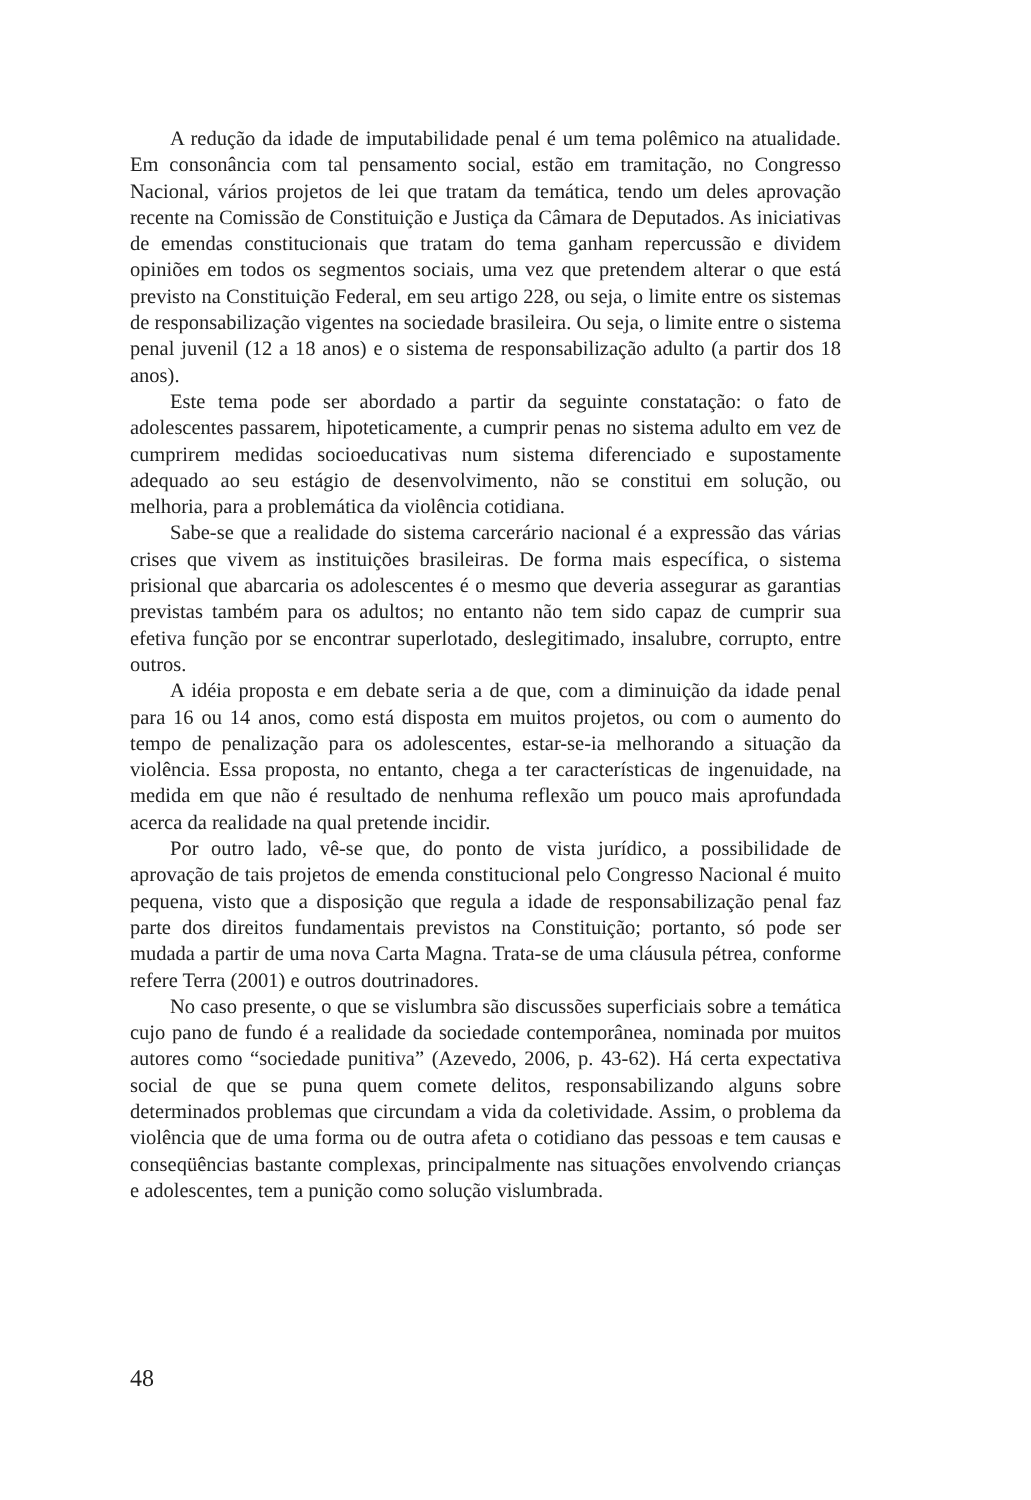A redução da idade de imputabilidade penal é um tema polêmico na atualidade. Em consonância com tal pensamento social, estão em tramitação, no Congresso Nacional, vários projetos de lei que tratam da temática, tendo um deles aprovação recente na Comissão de Constituição e Justiça da Câmara de Deputados. As iniciativas de emendas constitucionais que tratam do tema ganham repercussão e dividem opiniões em todos os segmentos sociais, uma vez que pretendem alterar o que está previsto na Constituição Federal, em seu artigo 228, ou seja, o limite entre os sistemas de responsabilização vigentes na sociedade brasileira. Ou seja, o limite entre o sistema penal juvenil (12 a 18 anos) e o sistema de responsabilização adulto (a partir dos 18 anos).
Este tema pode ser abordado a partir da seguinte constatação: o fato de adolescentes passarem, hipoteticamente, a cumprir penas no sistema adulto em vez de cumprirem medidas socioeducativas num sistema diferenciado e supostamente adequado ao seu estágio de desenvolvimento, não se constitui em solução, ou melhoria, para a problemática da violência cotidiana.
Sabe-se que a realidade do sistema carcerário nacional é a expressão das várias crises que vivem as instituições brasileiras. De forma mais específica, o sistema prisional que abarcaria os adolescentes é o mesmo que deveria assegurar as garantias previstas também para os adultos; no entanto não tem sido capaz de cumprir sua efetiva função por se encontrar superlotado, deslegitimado, insalubre, corrupto, entre outros.
A idéia proposta e em debate seria a de que, com a diminuição da idade penal para 16 ou 14 anos, como está disposta em muitos projetos, ou com o aumento do tempo de penalização para os adolescentes, estar-se-ia melhorando a situação da violência. Essa proposta, no entanto, chega a ter características de ingenuidade, na medida em que não é resultado de nenhuma reflexão um pouco mais aprofundada acerca da realidade na qual pretende incidir.
Por outro lado, vê-se que, do ponto de vista jurídico, a possibilidade de aprovação de tais projetos de emenda constitucional pelo Congresso Nacional é muito pequena, visto que a disposição que regula a idade de responsabilização penal faz parte dos direitos fundamentais previstos na Constituição; portanto, só pode ser mudada a partir de uma nova Carta Magna. Trata-se de uma cláusula pétrea, conforme refere Terra (2001) e outros doutrinadores.
No caso presente, o que se vislumbra são discussões superficiais sobre a temática cujo pano de fundo é a realidade da sociedade contemporânea, nominada por muitos autores como “sociedade punitiva” (Azevedo, 2006, p. 43-62). Há certa expectativa social de que se puna quem comete delitos, responsabilizando alguns sobre determinados problemas que circundam a vida da coletividade. Assim, o problema da violência que de uma forma ou de outra afeta o cotidiano das pessoas e tem causas e conseqüências bastante complexas, principalmente nas situações envolvendo crianças e adolescentes, tem a punição como solução vislumbrada.
48